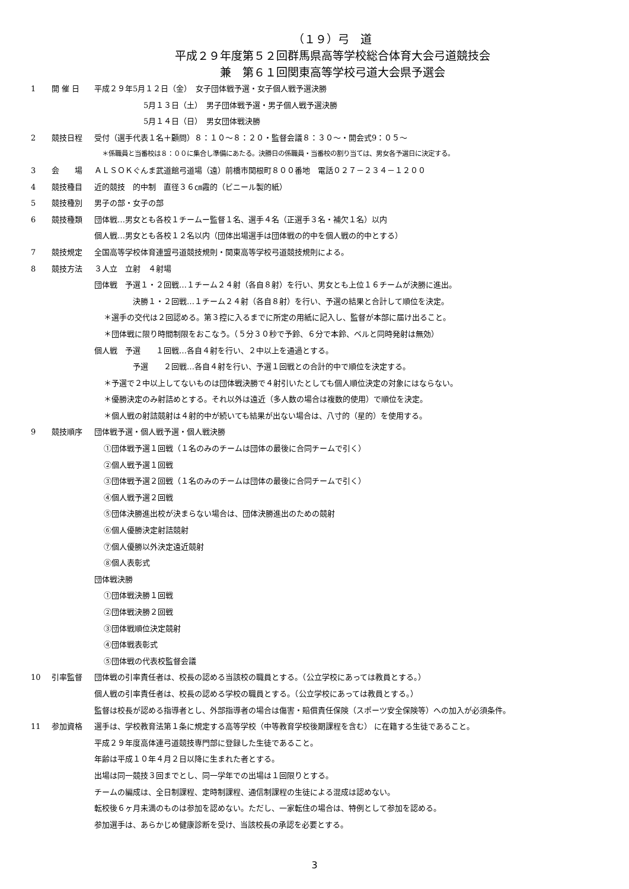（１９）弓　道
平成２９年度第５２回群馬県高等学校総合体育大会弓道競技会
兼　第６１回関東高等学校弓道大会県予選会
1 開 催 日 平成２９年5月１２日（金）　女子団体戦予選・女子個人戦予選決勝
5月１３日（土）　男子団体戦予選・男子個人戦予選決勝
5月１４日（日）　男女団体戦決勝
2 競技日程 受付（選手代表１名＋顧問）８：１０～８：２０・監督会議８：３０～・開会式9：０５～
＊係職員と当番校は８：００に集合し準備にあたる。決勝日の係職員・当番校の割り当ては、男女各予選日に決定する。
3 会　　場 ＡＬＳＯＫぐんま武道館弓道場（遠）前橋市関根町８００番地　電話０２７－２３４－１２００
4 競技種目 近的競技　的中制　直径３６㎝霞的（ビニール製的紙）
5 競技種別 男子の部・女子の部
6 競技種類 団体戦…男女とも各校１チームー監督１名、選手４名（正選手３名・補欠１名）以内
個人戦…男女とも各校１２名以内（団体出場選手は団体戦の的中を個人戦の的中とする）
7 競技規定 全国高等学校体育連盟弓道競技規則・関東高等学校弓道競技規則による。
8 競技方法 ３人立　立射　４射場
団体戦　予選１・２回戦…１チーム２４射（各自８射）を行い、男女とも上位１６チームが決勝に進出。
決勝１・２回戦…１チーム２４射（各自８射）を行い、予選の結果と合計して順位を決定。
＊選手の交代は２回認める。第３控に入るまでに所定の用紙に記入し、監督が本部に届け出ること。
＊団体戦に限り時間制限をおこなう。（５分３０秒で予鈴、６分で本鈴、ベルと同時発射は無効）
個人戦　予選　　１回戦…各自４射を行い、２中以上を通過とする。
予選　　２回戦…各自４射を行い、予選１回戦との合計的中で順位を決定する。
＊予選で２中以上してないものは団体戦決勝で４射引いたとしても個人順位決定の対象にはならない。
＊優勝決定のみ射詰めとする。それ以外は遠近（多人数の場合は複数的使用）で順位を決定。
＊個人戦の射詰競射は４射的中が続いても結果が出ない場合は、八寸的（星的）を使用する。
9 競技順序 団体戦予選・個人戦予選・個人戦決勝
①団体戦予選１回戦（１名のみのチームは団体の最後に合同チームで引く）
②個人戦予選１回戦
③団体戦予選２回戦（１名のみのチームは団体の最後に合同チームで引く）
④個人戦予選２回戦
⑤団体決勝進出校が決まらない場合は、団体決勝進出のための競射
⑥個人優勝決定射詰競射
⑦個人優勝以外決定遠近競射
⑧個人表彰式
団体戦決勝
①団体戦決勝１回戦
②団体戦決勝２回戦
③団体戦順位決定競射
④団体戦表彰式
⑤団体戦の代表校監督会議
10 引率監督 団体戦の引率責任者は、校長の認める当該校の職員とする。（公立学校にあっては教員とする。）
個人戦の引率責任者は、校長の認める学校の職員とする。（公立学校にあっては教員とする。）
監督は校長が認める指導者とし、外部指導者の場合は傷害・賠償責任保険（スポーツ安全保険等）への加入が必須条件。
11 参加資格 選手は、学校教育法第１条に規定する高等学校（中等教育学校後期課程を含む） に在籍する生徒であること。
平成２９年度高体連弓道競技専門部に登録した生徒であること。
年齢は平成１０年４月２日以降に生まれた者とする。
出場は同一競技３回までとし、同一学年での出場は１回限りとする。
チームの編成は、全日制課程、定時制課程、通信制課程の生徒による混成は認めない。
転校後６ヶ月未満のものは参加を認めない。ただし、一家転住の場合は、特例として参加を認める。
参加選手は、あらかじめ健康診断を受け、当該校長の承認を必要とする。
3